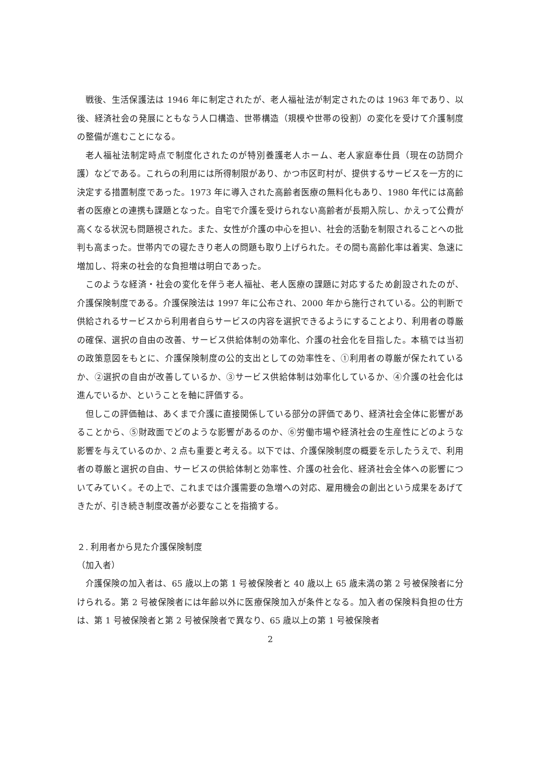戦後、生活保護法は 1946 年に制定されたが、老人福祉法が制定されたのは 1963 年であり、以後、経済社会の発展にともなう人口構造、世帯構造（規模や世帯の役割）の変化を受けて介護制度の整備が進むことになる。
老人福祉法制定時点で制度化されたのが特別養護老人ホーム、老人家庭奉仕員（現在の訪問介護）などである。これらの利用には所得制限があり、かつ市区町村が、提供するサービスを一方的に決定する措置制度であった。1973 年に導入された高齢者医療の無料化もあり、1980 年代には高齢者の医療との連携も課題となった。自宅で介護を受けられない高齢者が長期入院し、かえって公費が高くなる状況も問題視された。また、女性が介護の中心を担い、社会的活動を制限されることへの批判も高まった。世帯内での寝たきり老人の問題も取り上げられた。その間も高齢化率は着実、急速に増加し、将来の社会的な負担増は明白であった。
このような経済・社会の変化を伴う老人福祉、老人医療の課題に対応するため創設されたのが、介護保険制度である。介護保険法は 1997 年に公布され、2000 年から施行されている。公的判断で供給されるサービスから利用者自らサービスの内容を選択できるようにすることより、利用者の尊厳の確保、選択の自由の改善、サービス供給体制の効率化、介護の社会化を目指した。本稿では当初の政策意図をもとに、介護保険制度の公的支出としての効率性を、①利用者の尊厳が保たれているか、②選択の自由が改善しているか、③サービス供給体制は効率化しているか、④介護の社会化は進んでいるか、ということを軸に評価する。
但しこの評価軸は、あくまで介護に直接関係している部分の評価であり、経済社会全体に影響があることから、⑤財政面でどのような影響があるのか、⑥労働市場や経済社会の生産性にどのような影響を与えているのか、2 点も重要と考える。以下では、介護保険制度の概要を示したうえで、利用者の尊厳と選択の自由、サービスの供給体制と効率性、介護の社会化、経済社会全体への影響についてみていく。その上で、これまでは介護需要の急増への対応、雇用機会の創出という成果をあげてきたが、引き続き制度改善が必要なことを指摘する。
２. 利用者から見た介護保険制度
（加入者）
介護保険の加入者は、65 歳以上の第 1 号被保険者と 40 歳以上 65 歳未満の第 2 号被保険者に分けられる。第 2 号被保険者には年齢以外に医療保険加入が条件となる。加入者の保険料負担の仕方は、第 1 号被保険者と第 2 号被保険者で異なり、65 歳以上の第 1 号被保険者
2